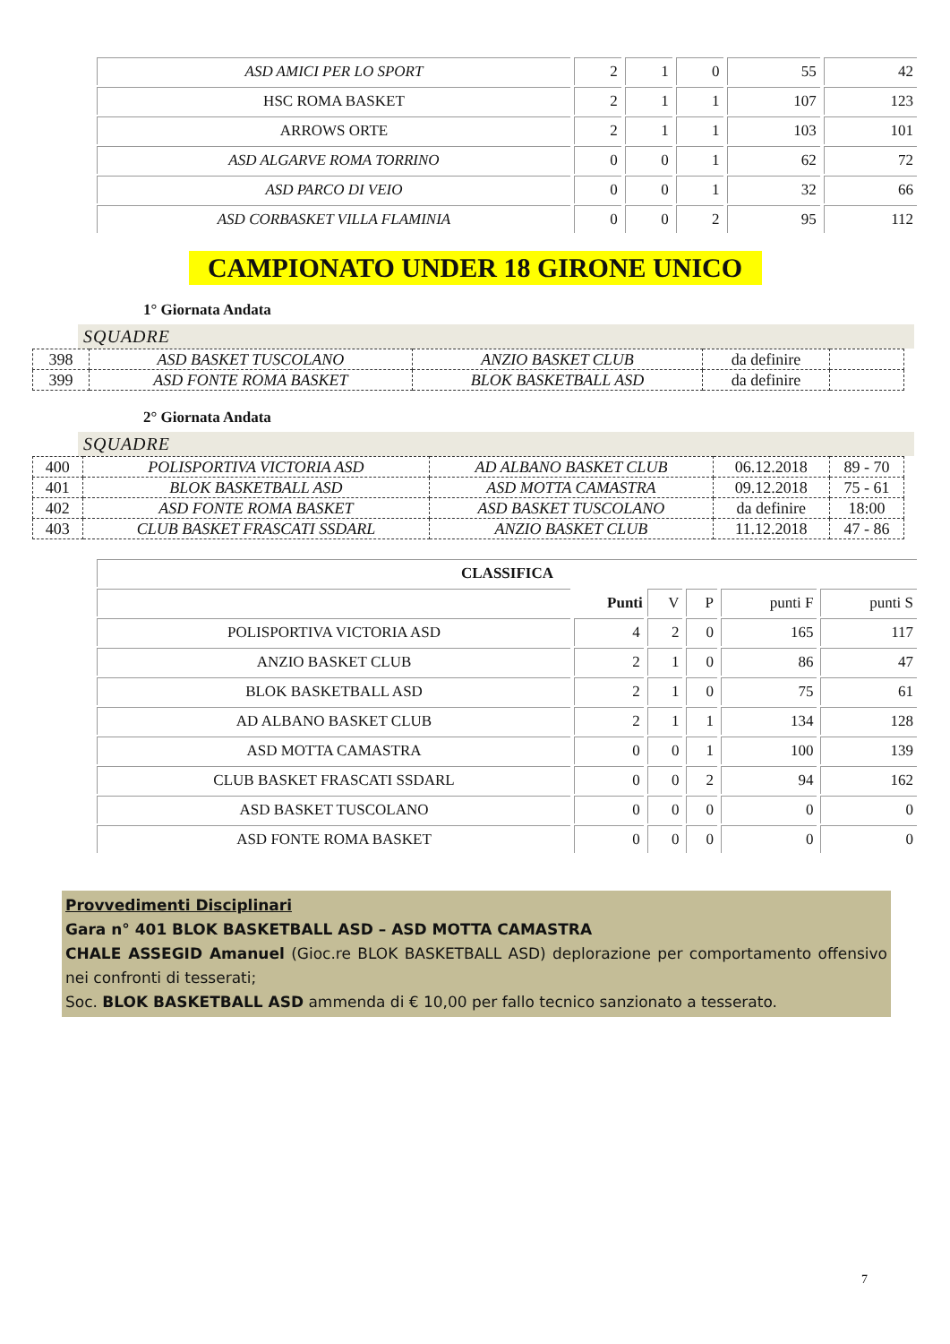| ASD AMICI PER LO SPORT | 2 | 1 | 0 | 55 | 42 |
| HSC ROMA BASKET | 2 | 1 | 1 | 107 | 123 |
| ARROWS ORTE | 2 | 1 | 1 | 103 | 101 |
| ASD ALGARVE ROMA TORRINO | 0 | 0 | 1 | 62 | 72 |
| ASD PARCO DI VEIO | 0 | 0 | 1 | 32 | 66 |
| ASD CORBASKET VILLA FLAMINIA | 0 | 0 | 2 | 95 | 112 |
CAMPIONATO UNDER 18 GIRONE UNICO
1° Giornata Andata
SQUADRE
| 398 | ASD BASKET TUSCOLANO | ANZIO BASKET CLUB | da definire | |
| 399 | ASD FONTE ROMA BASKET | BLOK BASKETBALL ASD | da definire | |
2° Giornata Andata
SQUADRE
| 400 | POLISPORTIVA VICTORIA ASD | AD ALBANO BASKET CLUB | 06.12.2018 | 89 - 70 |
| 401 | BLOK BASKETBALL ASD | ASD MOTTA CAMASTRA | 09.12.2018 | 75 - 61 |
| 402 | ASD FONTE ROMA BASKET | ASD BASKET TUSCOLANO | da definire | 18:00 |
| 403 | CLUB BASKET FRASCATI SSDARL | ANZIO BASKET CLUB | 11.12.2018 | 47 - 86 |
| CLASSIFICA | | | | | |
| | Punti | V | P | punti F | punti S |
| POLISPORTIVA VICTORIA ASD | 4 | 2 | 0 | 165 | 117 |
| ANZIO BASKET CLUB | 2 | 1 | 0 | 86 | 47 |
| BLOK BASKETBALL ASD | 2 | 1 | 0 | 75 | 61 |
| AD ALBANO BASKET CLUB | 2 | 1 | 1 | 134 | 128 |
| ASD MOTTA CAMASTRA | 0 | 0 | 1 | 100 | 139 |
| CLUB BASKET FRASCATI SSDARL | 0 | 0 | 2 | 94 | 162 |
| ASD BASKET TUSCOLANO | 0 | 0 | 0 | 0 | 0 |
| ASD FONTE ROMA BASKET | 0 | 0 | 0 | 0 | 0 |
Provvedimenti Disciplinari
Gara n° 401 BLOK BASKETBALL ASD – ASD MOTTA CAMASTRA
CHALE ASSEGID Amanuel (Gioc.re BLOK BASKETBALL ASD) deplorazione per comportamento offensivo nei confronti di tesserati;
Soc. BLOK BASKETBALL ASD ammenda di € 10,00 per fallo tecnico sanzionato a tesserato.
7